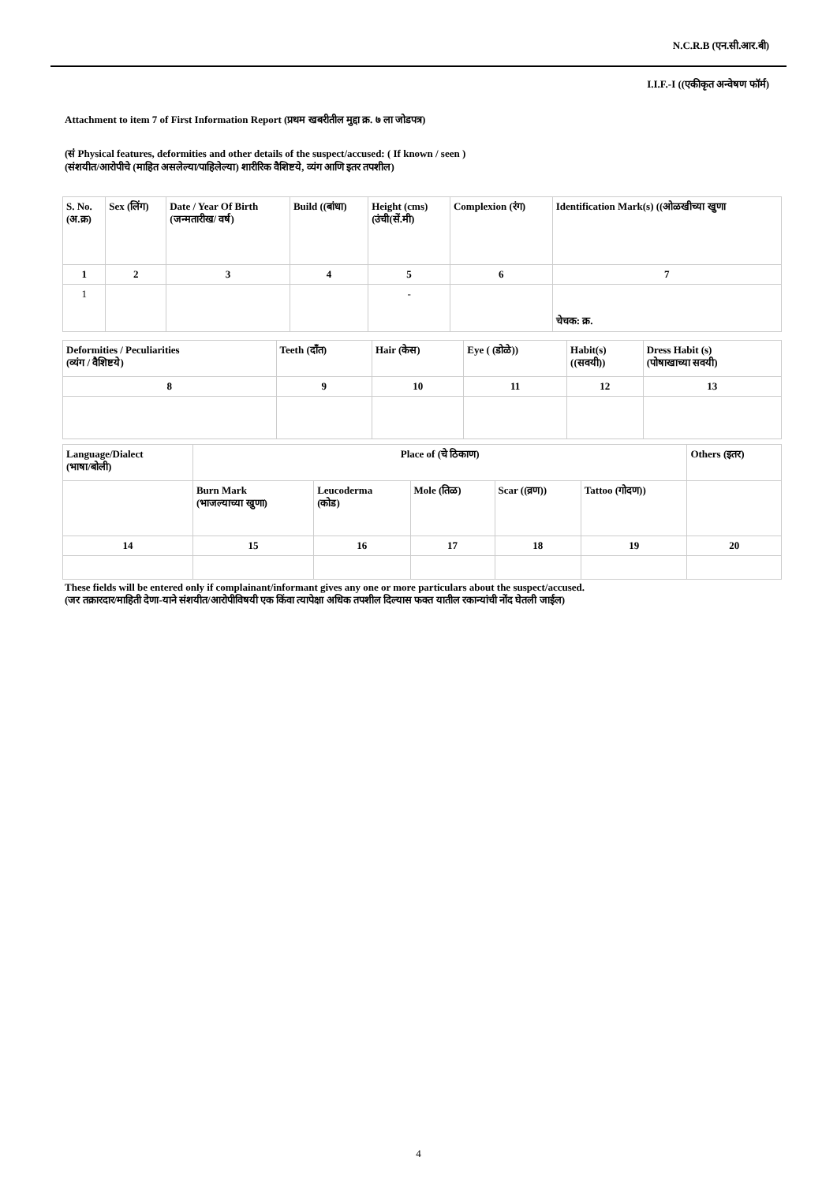N.C.R.B (एन.सी.आर.बी)
I.I.F.-I ((एकीकृत अन्वेषण फॉर्म)
Attachment to item 7 of First Information Report (प्रथम खबरीतील मुद्दा क्र. ७ ला जोडपत्र)
(सं Physical features, deformities and other details of the suspect/accused: ( If known / seen )
(संशयीत/आरोपीचे (माहित असलेल्या/पाहिलेल्या) शारीरिक वैशिष्टये, व्यंग आणि इतर तपशील)
| S. No. (अ.क्र) | Sex (लिंग) | Date / Year Of Birth (जन्मतारीख/ वर्ष) | Build ((बांधा) | Height (cms) (उंची(सें.मी) | Complexion (रंग) | Identification Mark(s) ((ओळखीच्या खुणा |
| 1 | 2 | 3 | 4 | 5 | 6 | 7 |
| 1 | | | | - | | चेचक: क्र. |
| Deformities / Peculiarities (व्यंग / वैशिष्टये) | Teeth (दाँत) | Hair (केस) | Eye ( (डोळे)) | Habit(s) ((सवयी)) | Dress Habit (s) (पोषाखाच्या सवयी) |
| 8 | 9 | 10 | 11 | 12 | 13 |
| Language/Dialect (भाषा/बोली) | Place of (चे ठिकाण) | | | | | Others (इतर) |
| | Burn Mark (भाजल्याच्या खुणा) | Leucoderma (कोड) | Mole (तिळ) | Scar ((व्रण)) | Tattoo (गोदण)) | |
| 14 | 15 | 16 | 17 | 18 | 19 | 20 |
These fields will be entered only if complainant/informant gives any one or more particulars about the suspect/accused.
(जर तक्रारदार/माहिती देणा-याने संशयीत/आरोपीविषयी एक किंवा त्यापेक्षा अधिक तपशील दिल्यास फक्त यातील रकान्यांची नोंद घेतली जाईल)
4